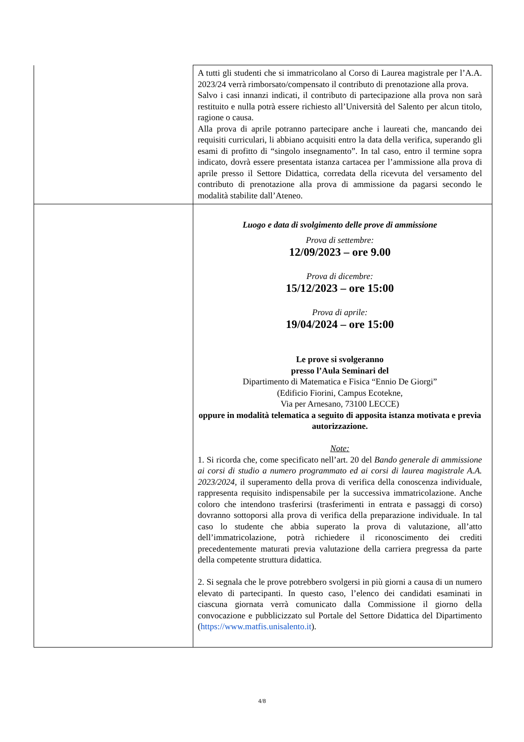| | A tutti gli studenti che si immatricolano al Corso di Laurea magistrale per l’A.A. 2023/24 verrà rimborsato/compensato il contributo di prenotazione alla prova. Salvo i casi innanzi indicati, il contributo di partecipazione alla prova non sarà restituito e nulla potrà essere richiesto all’Università del Salento per alcun titolo, ragione o causa. Alla prova di aprile potranno partecipare anche i laureati che, mancando dei requisiti curriculari, li abbiano acquisiti entro la data della verifica, superando gli esami di profitto di “singolo insegnamento”. In tal caso, entro il termine sopra indicato, dovrà essere presentata istanza cartacea per l’ammissione alla prova di aprile presso il Settore Didattica, corredata della ricevuta del versamento del contributo di prenotazione alla prova di ammissione da pagarsi secondo le modalità stabilite dall’Ateneo. |
| | Luogo e data di svolgimento delle prove di ammissione Prova di settembre: 12/09/2023 – ore 9.00 Prova di dicembre: 15/12/2023 – ore 15:00 Prova di aprile: 19/04/2024 – ore 15:00 Le prove si svolgeranno presso l’Aula Seminari del Dipartimento di Matematica e Fisica “Ennio De Giorgi” (Edificio Fiorini, Campus Ecotekne, Via per Arnesano, 73100 LECCE) oppure in modalità telematica a seguito di apposita istanza motivata e previa autorizzazione. Note: 1. Si ricorda che, come specificato nell’art. 20 del Bando generale di ammissione ai corsi di studio a numero programmato ed ai corsi di laurea magistrale A.A. 2023/2024 , il superamento della prova di verifica della conoscenza individuale, rappresenta requisito indispensabile per la successiva immatricolazione. Anche coloro che intendono trasferirsi (trasferimenti in entrata e passaggi di corso) dovranno sottoporsi alla prova di verifica della preparazione individuale. In tal caso lo studente che abbia superato la prova di valutazione, all’atto dell’immatricolazione, potrà richiedere il riconoscimento dei crediti precedentemente maturati previa valutazione della carriera pregressa da parte della competente struttura didattica. 2. Si segnala che le prove potrebbero svolgersi in più giorni a causa di un numero elevato di partecipanti. In questo caso, l’elenco dei candidati esaminati in ciascuna giornata verrà comunicato dalla Commissione il giorno della convocazione e pubblicizzato sul Portale del Settore Didattica del Dipartimento ( https://www.matfis.unisalento.it ). |
4/8